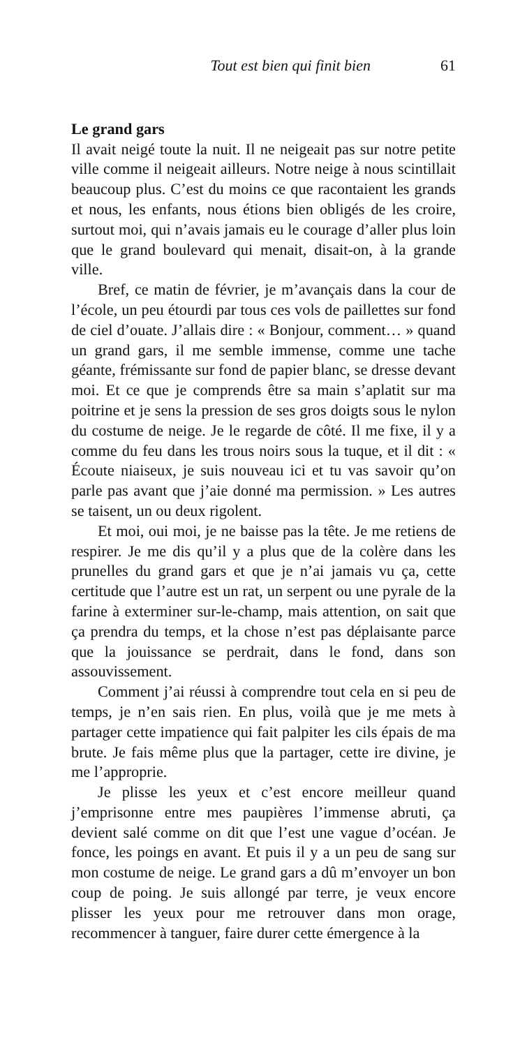Tout est bien qui finit bien 61
Le grand gars
Il avait neigé toute la nuit. Il ne neigeait pas sur notre petite ville comme il neigeait ailleurs. Notre neige à nous scintillait beaucoup plus. C’est du moins ce que racontaient les grands et nous, les enfants, nous étions bien obligés de les croire, surtout moi, qui n’avais jamais eu le courage d’aller plus loin que le grand boulevard qui menait, disait-on, à la grande ville.
Bref, ce matin de février, je m’avançais dans la cour de l’école, un peu étourdi par tous ces vols de paillettes sur fond de ciel d’ouate. J’allais dire : « Bonjour, comment… » quand un grand gars, il me semble immense, comme une tache géante, frémissante sur fond de papier blanc, se dresse devant moi. Et ce que je comprends être sa main s’aplatit sur ma poitrine et je sens la pression de ses gros doigts sous le nylon du costume de neige. Je le regarde de côté. Il me fixe, il y a comme du feu dans les trous noirs sous la tuque, et il dit : « Écoute niaiseux, je suis nouveau ici et tu vas savoir qu’on parle pas avant que j’aie donné ma permission. » Les autres se taisent, un ou deux rigolent.
Et moi, oui moi, je ne baisse pas la tête. Je me retiens de respirer. Je me dis qu’il y a plus que de la colère dans les prunelles du grand gars et que je n’ai jamais vu ça, cette certitude que l’autre est un rat, un serpent ou une pyrale de la farine à exterminer sur-le-champ, mais attention, on sait que ça prendra du temps, et la chose n’est pas déplaisante parce que la jouissance se perdrait, dans le fond, dans son assouvissement.
Comment j’ai réussi à comprendre tout cela en si peu de temps, je n’en sais rien. En plus, voilà que je me mets à partager cette impatience qui fait palpiter les cils épais de ma brute. Je fais même plus que la partager, cette ire divine, je me l’approprie.
Je plisse les yeux et c’est encore meilleur quand j’emprisonne entre mes paupières l’immense abruti, ça devient salé comme on dit que l’est une vague d’océan. Je fonce, les poings en avant. Et puis il y a un peu de sang sur mon costume de neige. Le grand gars a dû m’envoyer un bon coup de poing. Je suis allongé par terre, je veux encore plisser les yeux pour me retrouver dans mon orage, recommencer à tanguer, faire durer cette émergence à la